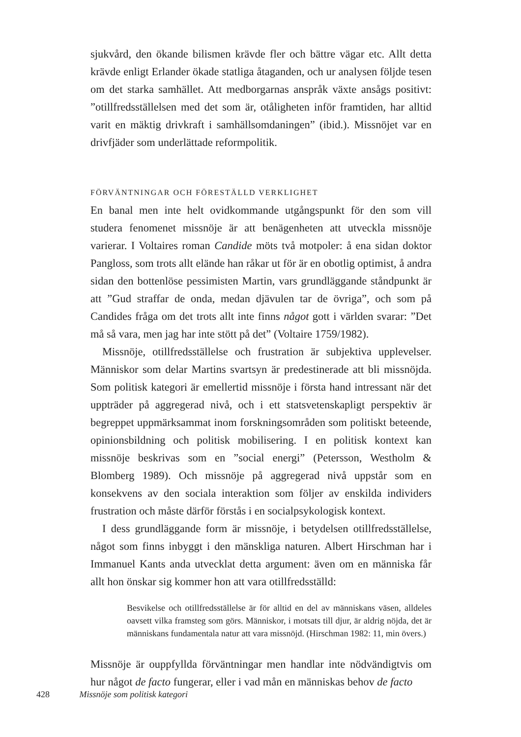sjukvård, den ökande bilismen krävde fler och bättre vägar etc. Allt detta krävde enligt Erlander ökade statliga åtaganden, och ur analysen följde tesen om det starka samhället. Att medborgarnas anspråk växte ansågs positivt: ”otillfredsställelsen med det som är, otåligheten inför framtiden, har alltid varit en mäktig drivkraft i samhällsomdaningen” (ibid.). Missnöjet var en drivfjäder som underlättade reformpolitik.
FÖRVÄNTNINGAR OCH FÖRESTÄLLD VERKLIGHET
En banal men inte helt ovidkommande utgångspunkt för den som vill studera fenomenet missnöje är att benägenheten att utveckla missnöje varierar. I Voltaires roman Candide möts två motpoler: å ena sidan doktor Pangloss, som trots allt elände han råkar ut för är en obotlig optimist, å andra sidan den bottenlöse pessimisten Martin, vars grundläggande ståndpunkt är att ”Gud straffar de onda, medan djävulen tar de övriga”, och som på Candides fråga om det trots allt inte finns något gott i världen svarar: ”Det må så vara, men jag har inte stött på det” (Voltaire 1759/1982).
Missnöje, otillfredsställelse och frustration är subjektiva upplevelser. Människor som delar Martins svartsyn är predestinerade att bli missnöjda. Som politisk kategori är emellertid missnöje i första hand intressant när det uppträder på aggregerad nivå, och i ett statsvetenskapligt perspektiv är begreppet uppmärksammat inom forskningsområden som politiskt beteende, opinionsbildning och politisk mobilisering. I en politisk kontext kan missnöje beskrivas som en ”social energi” (Petersson, Westholm & Blomberg 1989). Och missnöje på aggregerad nivå uppstår som en konsekvens av den sociala interaktion som följer av enskilda individers frustration och måste därför förstås i en socialpsykologisk kontext.
I dess grundläggande form är missnöje, i betydelsen otillfredsställelse, något som finns inbyggt i den mänskliga naturen. Albert Hirschman har i Immanuel Kants anda utvecklat detta argument: även om en människa får allt hon önskar sig kommer hon att vara otillfredsställd:
Besvikelse och otillfredsställelse är för alltid en del av människans väsen, alldeles oavsett vilka framsteg som görs. Människor, i motsats till djur, är aldrig nöjda, det är människans fundamentala natur att vara missnöjd. (Hirschman 1982: 11, min övers.)
Missnöje är ouppfyllda förväntningar men handlar inte nödvändigtvis om hur något de facto fungerar, eller i vad mån en människas behov de facto
428 Missnöje som politisk kategori